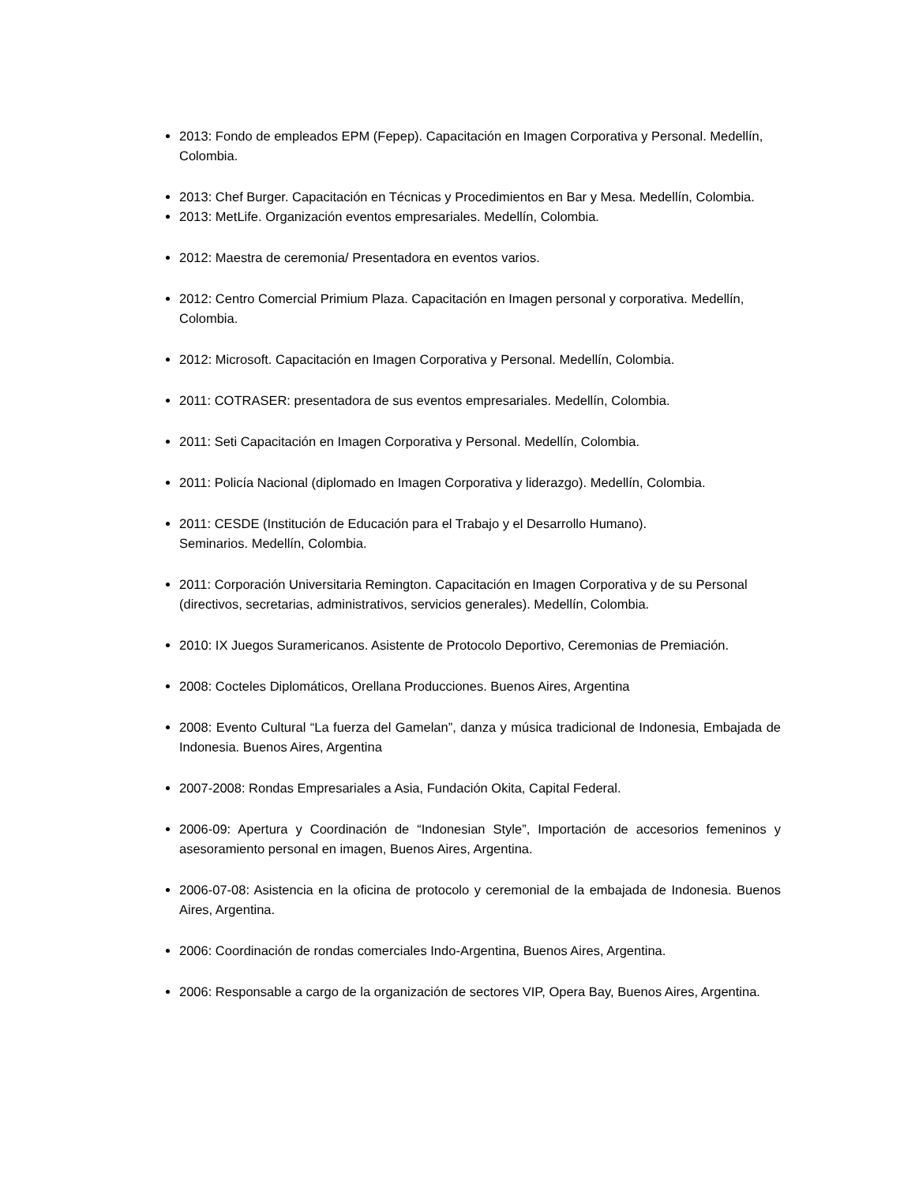2013: Fondo de empleados EPM (Fepep). Capacitación en Imagen Corporativa y Personal. Medellín, Colombia.
2013: Chef Burger. Capacitación en Técnicas y Procedimientos en Bar y Mesa. Medellín, Colombia.
2013: MetLife. Organización eventos empresariales. Medellín, Colombia.
2012: Maestra de ceremonia/ Presentadora en eventos varios.
2012: Centro Comercial Primium Plaza. Capacitación en Imagen personal y corporativa. Medellín, Colombia.
2012: Microsoft. Capacitación en Imagen Corporativa y Personal. Medellín, Colombia.
2011: COTRASER: presentadora de sus eventos empresariales. Medellín, Colombia.
2011: Seti Capacitación en Imagen Corporativa y Personal. Medellín, Colombia.
2011: Policía Nacional (diplomado en Imagen Corporativa y liderazgo). Medellín, Colombia.
2011: CESDE (Institución de Educación para el Trabajo y el Desarrollo Humano).
Seminarios. Medellín, Colombia.
2011: Corporación Universitaria Remington. Capacitación en Imagen Corporativa y de su Personal (directivos, secretarias, administrativos, servicios generales). Medellín, Colombia.
2010: IX Juegos Suramericanos. Asistente de Protocolo Deportivo, Ceremonias de Premiación.
2008: Cocteles Diplomáticos, Orellana Producciones. Buenos Aires, Argentina
2008: Evento Cultural “La fuerza del Gamelan”, danza y música tradicional de Indonesia, Embajada de Indonesia. Buenos Aires, Argentina
2007-2008: Rondas Empresariales a Asia, Fundación Okita, Capital Federal.
2006-09: Apertura y Coordinación de “Indonesian Style”, Importación de accesorios femeninos y asesoramiento personal en imagen, Buenos Aires, Argentina.
2006-07-08: Asistencia en la oficina de protocolo y ceremonial de la embajada de Indonesia. Buenos Aires, Argentina.
2006: Coordinación de rondas comerciales Indo-Argentina, Buenos Aires, Argentina.
2006: Responsable a cargo de la organización de sectores VIP, Opera Bay, Buenos Aires, Argentina.